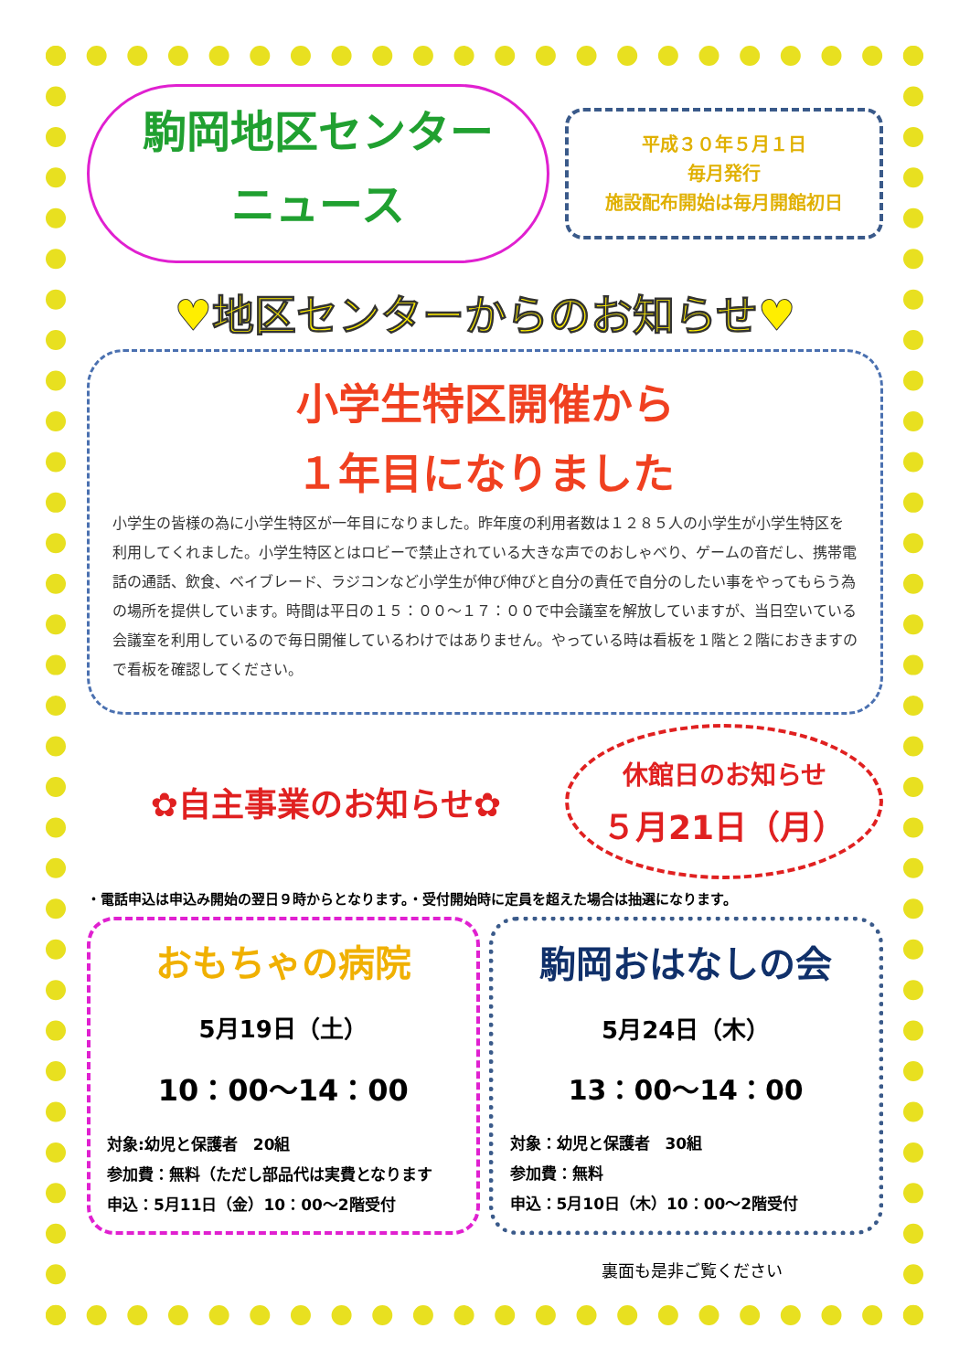駒岡地区センター
ニュース
平成３０年５月１日
毎月発行
施設配布開始は毎月開館初日
♥地区センターからのお知らせ♥
小学生特区開催から
１年目になりました
小学生の皆様の為に小学生特区が一年目になりました。昨年度の利用者数は１２８５人の小学生が小学生特区を利用してくれました。小学生特区とはロビーで禁止されている大きな声でのおしゃべり、ゲームの音だし、携帯電話の通話、飲食、ベイブレード、ラジコンなど小学生が伸び伸びと自分の責任で自分のしたい事をやってもらう為の場所を提供しています。時間は平日の１５：００～１７：００で中会議室を解放していますが、当日空いている会議室を利用しているので毎日開催しているわけではありません。やっている時は看板を１階と２階におきますので看板を確認してください。
✿自主事業のお知らせ✿
休館日のお知らせ
５月21日（月）
・電話申込は申込み開始の翌日９時からとなります。・受付開始時に定員を超えた場合は抽選になります。
おもちゃの病院
5月19日（土）
10：00～14：00
対象:幼児と保護者　20組
参加費：無料（ただし部品代は実費となります
申込：5月11日（金）10：00～2階受付
駒岡おはなしの会
5月24日（木）
13：00～14：00
対象：幼児と保護者　30組
参加費：無料
申込：5月10日（木）10：00～2階受付
裏面も是非ご覧ください